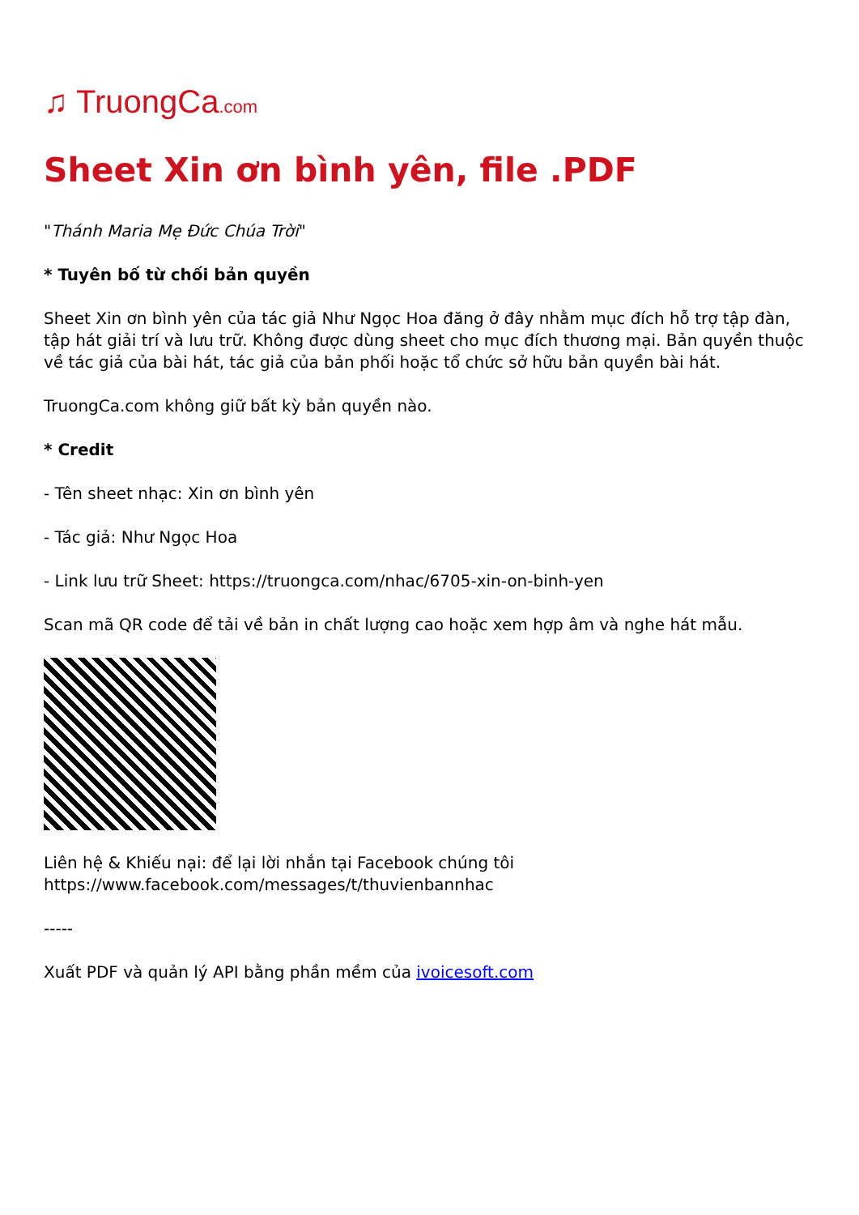♫ TruongCa.com
Sheet Xin ơn bình yên, file .PDF
"Thánh Maria Mẹ Đức Chúa Trời"
* Tuyên bố từ chối bản quyền
Sheet Xin ơn bình yên của tác giả Như Ngọc Hoa đăng ở đây nhằm mục đích hỗ trợ tập đàn, tập hát giải trí và lưu trữ. Không được dùng sheet cho mục đích thương mại. Bản quyền thuộc về tác giả của bài hát, tác giả của bản phối hoặc tổ chức sở hữu bản quyền bài hát.
TruongCa.com không giữ bất kỳ bản quyền nào.
* Credit
- Tên sheet nhạc: Xin ơn bình yên
- Tác giả: Như Ngọc Hoa
- Link lưu trữ Sheet: https://truongca.com/nhac/6705-xin-on-binh-yen
Scan mã QR code để tải về bản in chất lượng cao hoặc xem hợp âm và nghe hát mẫu.
Liên hệ & Khiếu nại: để lại lời nhắn tại Facebook chúng tôi https://www.facebook.com/messages/t/thuvienbannhac
-----
Xuất PDF và quản lý API bằng phần mềm của ivoicesoft.com